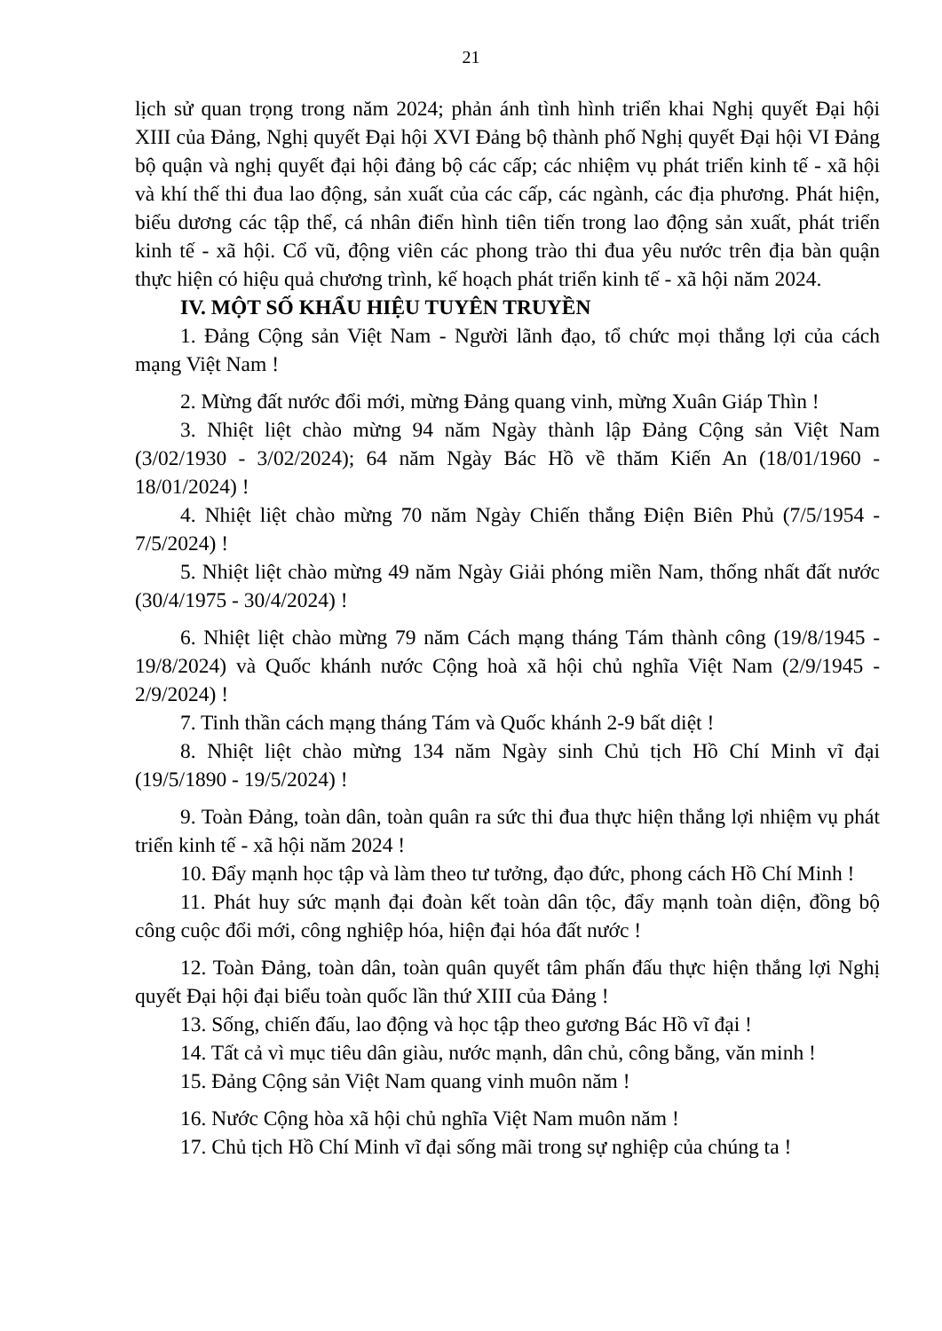21
lịch sử quan trọng trong năm 2024; phản ánh tình hình triển khai Nghị quyết Đại hội XIII của Đảng, Nghị quyết Đại hội XVI Đảng bộ thành phố Nghị quyết Đại hội VI Đảng bộ quận và nghị quyết đại hội đảng bộ các cấp; các nhiệm vụ phát triển kinh tế - xã hội và khí thế thi đua lao động, sản xuất của các cấp, các ngành, các địa phương. Phát hiện, biểu dương các tập thể, cá nhân điển hình tiên tiến trong lao động sản xuất, phát triển kinh tế - xã hội. Cổ vũ, động viên các phong trào thi đua yêu nước trên địa bàn quận thực hiện có hiệu quả chương trình, kế hoạch phát triển kinh tế - xã hội năm 2024.
IV. MỘT SỐ KHẨU HIỆU TUYÊN TRUYỀN
1. Đảng Cộng sản Việt Nam - Người lãnh đạo, tổ chức mọi thắng lợi của cách mạng Việt Nam !
2. Mừng đất nước đổi mới, mừng Đảng quang vinh, mừng Xuân Giáp Thìn !
3. Nhiệt liệt chào mừng 94 năm Ngày thành lập Đảng Cộng sản Việt Nam (3/02/1930 - 3/02/2024); 64 năm Ngày Bác Hồ về thăm Kiến An (18/01/1960 - 18/01/2024) !
4. Nhiệt liệt chào mừng 70 năm Ngày Chiến thắng Điện Biên Phủ (7/5/1954 - 7/5/2024) !
5. Nhiệt liệt chào mừng 49 năm Ngày Giải phóng miền Nam, thống nhất đất nước (30/4/1975 - 30/4/2024) !
6. Nhiệt liệt chào mừng 79 năm Cách mạng tháng Tám thành công (19/8/1945 - 19/8/2024) và Quốc khánh nước Cộng hoà xã hội chủ nghĩa Việt Nam (2/9/1945 - 2/9/2024) !
7. Tinh thần cách mạng tháng Tám và Quốc khánh 2-9 bất diệt !
8. Nhiệt liệt chào mừng 134 năm Ngày sinh Chủ tịch Hồ Chí Minh vĩ đại (19/5/1890 - 19/5/2024) !
9. Toàn Đảng, toàn dân, toàn quân ra sức thi đua thực hiện thắng lợi nhiệm vụ phát triển kinh tế - xã hội năm 2024 !
10. Đẩy mạnh học tập và làm theo tư tưởng, đạo đức, phong cách Hồ Chí Minh !
11. Phát huy sức mạnh đại đoàn kết toàn dân tộc, đẩy mạnh toàn diện, đồng bộ công cuộc đổi mới, công nghiệp hóa, hiện đại hóa đất nước !
12. Toàn Đảng, toàn dân, toàn quân quyết tâm phấn đấu thực hiện thắng lợi Nghị quyết Đại hội đại biểu toàn quốc lần thứ XIII của Đảng !
13. Sống, chiến đấu, lao động và học tập theo gương Bác Hồ vĩ đại !
14. Tất cả vì mục tiêu dân giàu, nước mạnh, dân chủ, công bằng, văn minh !
15. Đảng Cộng sản Việt Nam quang vinh muôn năm !
16. Nước Cộng hòa xã hội chủ nghĩa Việt Nam muôn năm !
17. Chủ tịch Hồ Chí Minh vĩ đại sống mãi trong sự nghiệp của chúng ta !